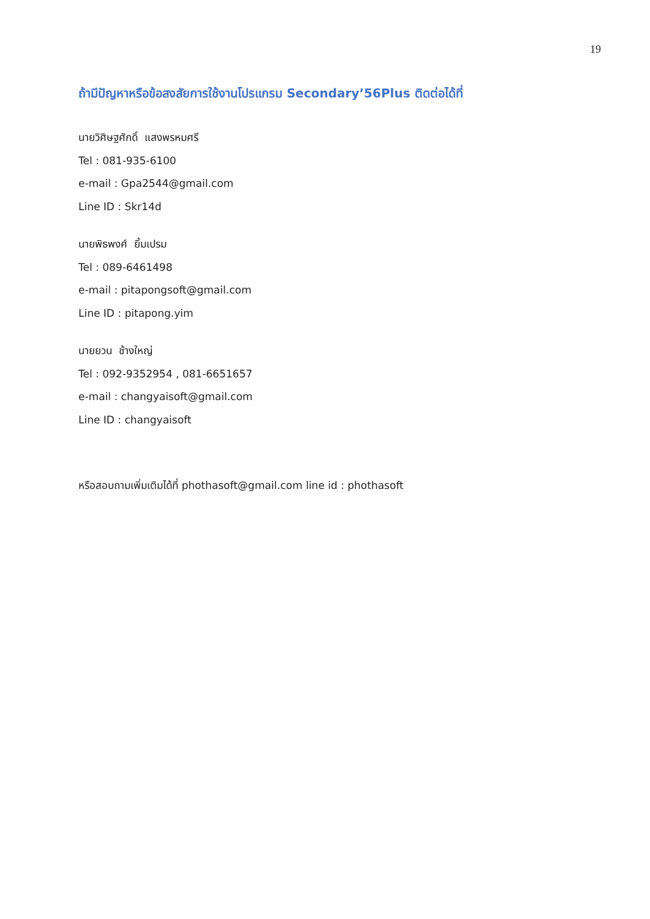19
ถ้ามีปัญหาหรือข้อสงสัยการใช้งานโปรแกรม Secondary’56Plus ติดต่อได้ที่
นายวิศิษฐศักดิ์ แสงพรหมศรี
Tel : 081-935-6100
e-mail : Gpa2544@gmail.com
Line ID : Skr14d
นายพิธพงศ์ ยิ้มเปรม
Tel : 089-6461498
e-mail : pitapongsoft@gmail.com
Line ID : pitapong.yim
นายยวน ช้างใหญ่
Tel : 092-9352954 , 081-6651657
e-mail : changyaisoft@gmail.com
Line ID : changyaisoft
หรือสอบถามเพิ่มเติมได้ที่ phothasoft@gmail.com line id : phothasoft